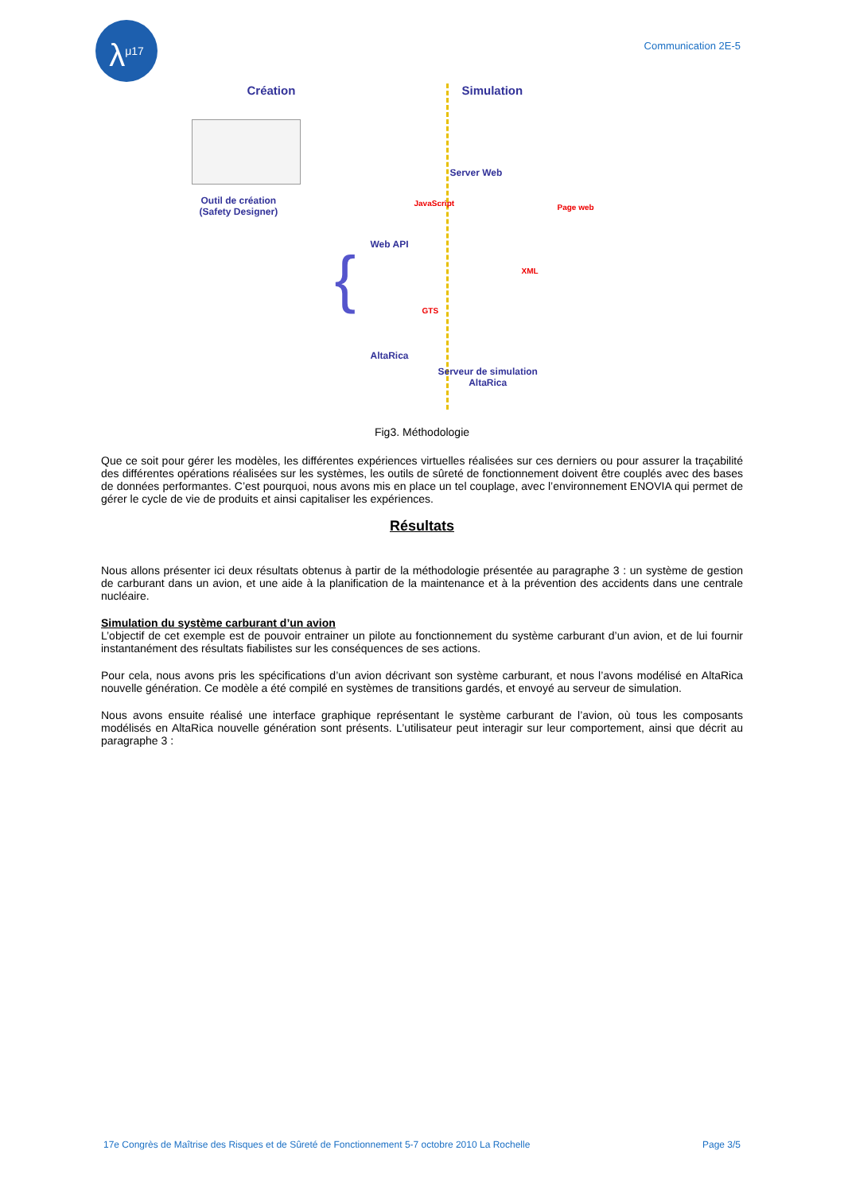λ<sup>μ17</sup>
Communication 2E-5
Création Simulation
Outil de création
(Safety Designer)
{ Web API
JavaScript
Server Web
Page web
XML
GTS
AltaRica
Serveur de simulation
AltaRica
Fig3. Méthodologie
Que ce soit pour gérer les modèles, les différentes expériences virtuelles réalisées sur ces derniers ou pour assurer la traçabilité des différentes opérations réalisées sur les systèmes, les outils de sûreté de fonctionnement doivent être couplés avec des bases de données performantes. C’est pourquoi, nous avons mis en place un tel couplage, avec l’environnement ENOVIA qui permet de gérer le cycle de vie de produits et ainsi capitaliser les expériences.
Résultats
Nous allons présenter ici deux résultats obtenus à partir de la méthodologie présentée au paragraphe 3 : un système de gestion de carburant dans un avion, et une aide à la planification de la maintenance et à la prévention des accidents dans une centrale nucléaire.
Simulation du système carburant d’un avion
L’objectif de cet exemple est de pouvoir entrainer un pilote au fonctionnement du système carburant d’un avion, et de lui fournir instantanément des résultats fiabilistes sur les conséquences de ses actions.
Pour cela, nous avons pris les spécifications d’un avion décrivant son système carburant, et nous l’avons modélisé en AltaRica nouvelle génération. Ce modèle a été compilé en systèmes de transitions gardés, et envoyé au serveur de simulation.
Nous avons ensuite réalisé une interface graphique représentant le système carburant de l’avion, où tous les composants modélisés en AltaRica nouvelle génération sont présents. L’utilisateur peut interagir sur leur comportement, ainsi que décrit au paragraphe 3 :
17e Congrès de Maîtrise des Risques et de Sûreté de Fonctionnement 5-7 octobre 2010 La Rochelle Page 3/5